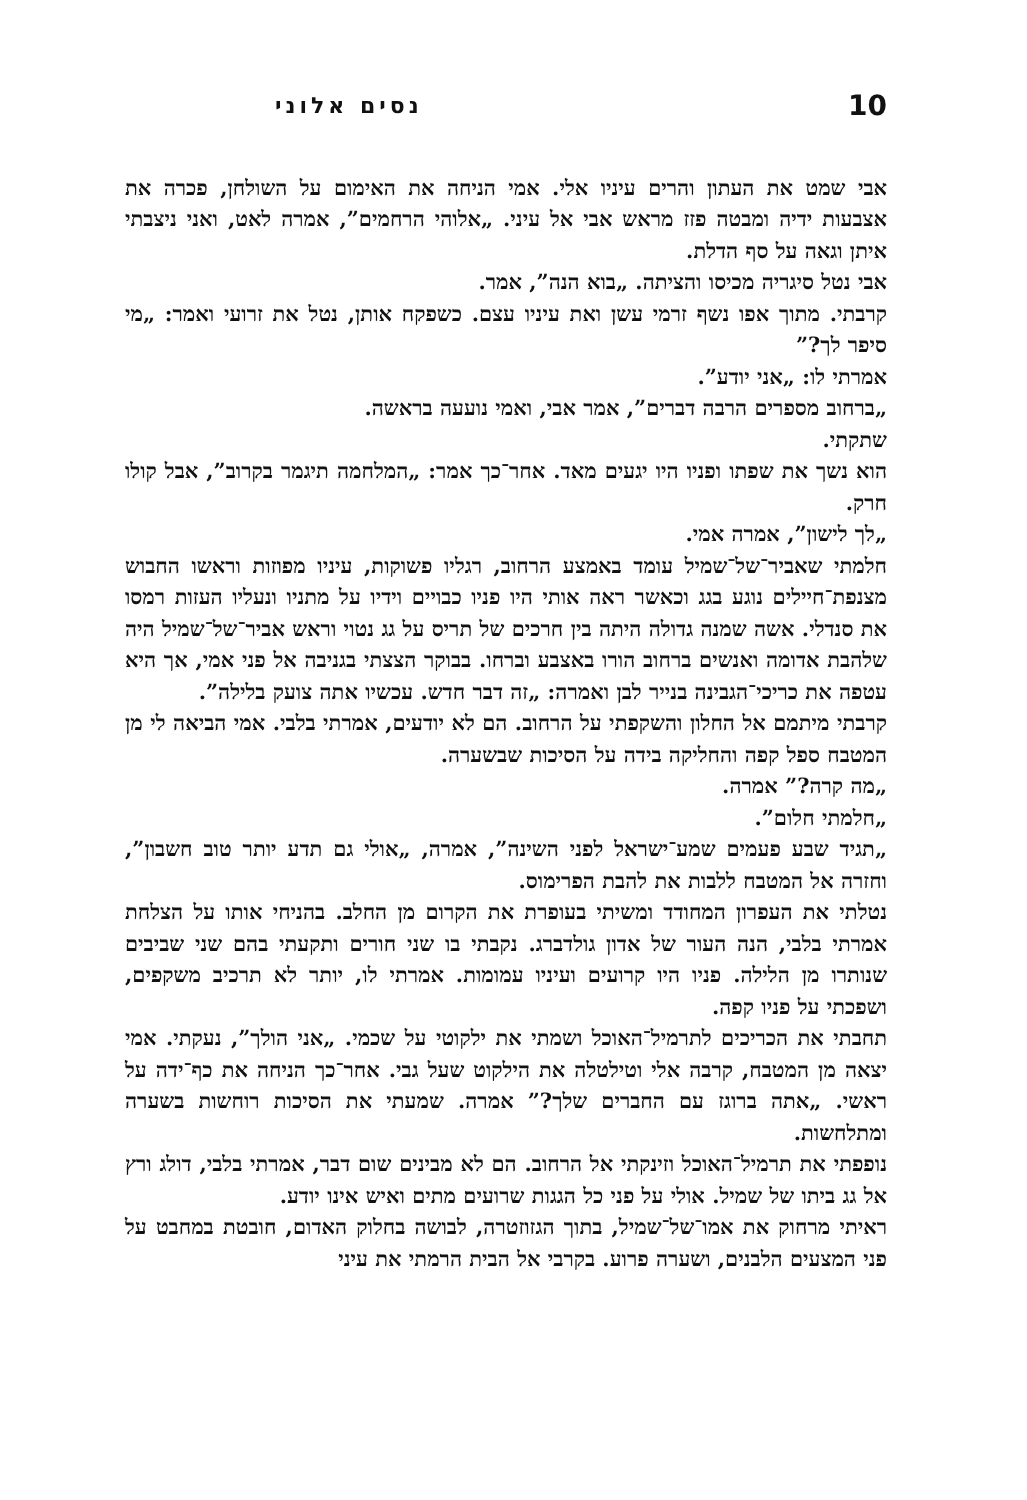10 נסים אלוני
אבי שמט את העתון והרים עיניו אלי. אמי הניחה את האימום על השולחן, פכרה את אצבעות ידיה ומבטה פזז מראש אבי אל עיני. „אלוהי הרחמים”, אמרה לאט, ואני ניצבתי איתן וגאה על סף הדלת.
אבי נטל סיגריה מכיסו והציתה. „בוא הנה”, אמר.
קרבתי. מתוך אפו נשף זרמי עשן ואת עיניו עצם. כשפקח אותן, נטל את זרועי ואמר: „מי סיפר לך?”
אמרתי לו: „אני יודע”.
„ברחוב מספרים הרבה דברים”, אמר אבי, ואמי נועעה בראשה.
שתקתי.
הוא נשך את שפתו ופניו היו יגעים מאד. אחר־כך אמר: „המלחמה תיגמר בקרוב”, אבל קולו חרק.
„לך לישון”, אמרה אמי.
חלמתי שאביר־של־שמיל עומד באמצע הרחוב, רגליו פשוקות, עיניו מפוזות וראשו החבוש מצנפת־חיילים נוגע בגג וכאשר ראה אותי היו פניו כבויים וידיו על מתניו ונעליו העזות רמסו את סנדלי. אשה שמנה גדולה היתה בין חרכים של תריס על גג נטוי וראש אביר־של־שמיל היה שלהבת אדומה ואנשים ברחוב הורו באצבע וברחו. בבוקר הצצתי בגניבה אל פני אמי, אך היא עטפה את כריכי־הגבינה בנייר לבן ואמרה: „זה דבר חדש. עכשיו אתה צועק בלילה”.
קרבתי מיתמם אל החלון והשקפתי על הרחוב. הם לא יודעים, אמרתי בלבי. אמי הביאה לי מן המטבח ספל קפה והחליקה בידה על הסיכות שבשערה.
„מה קרה?” אמרה.
„חלמתי חלום”.
„תגיד שבע פעמים שמע־ישראל לפני השינה”, אמרה, „אולי גם תדע יותר טוב חשבון”, וחזרה אל המטבח ללבות את להבת הפרימוס.
נטלתי את העפרון המחודד ומשיתי בעופרת את הקרום מן החלב. בהניחי אותו על הצלחת אמרתי בלבי, הנה העור של אדון גולדברג. נקבתי בו שני חורים ותקעתי בהם שני שביבים שנותרו מן הלילה. פניו היו קרועים ועיניו עמומות. אמרתי לו, יותר לא תרכיב משקפים, ושפכתי על פניו קפה.
תחבתי את הכריכים לתרמיל־האוכל ושמתי את ילקוטי על שכמי. „אני הולך”, נעקתי. אמי יצאה מן המטבח, קרבה אלי וטילטלה את הילקוט שעל גבי. אחר־כך הניחה את כף־ידה על ראשי. „אתה ברוגז עם החברים שלך?” אמרה. שמעתי את הסיכות רוחשות בשערה ומתלחשות.
נופפתי את תרמיל־האוכל וזינקתי אל הרחוב. הם לא מבינים שום דבר, אמרתי בלבי, דולג ורץ אל גג ביתו של שמיל. אולי על פני כל הגגות שרועים מתים ואיש אינו יודע.
ראיתי מרחוק את אמו־של־שמיל, בתוך הגזוזטרה, לבושה בחלוק האדום, חובטת במחבט על פני המצעים הלבנים, ושערה פרוע. בקרבי אל הבית הרמתי את עיני